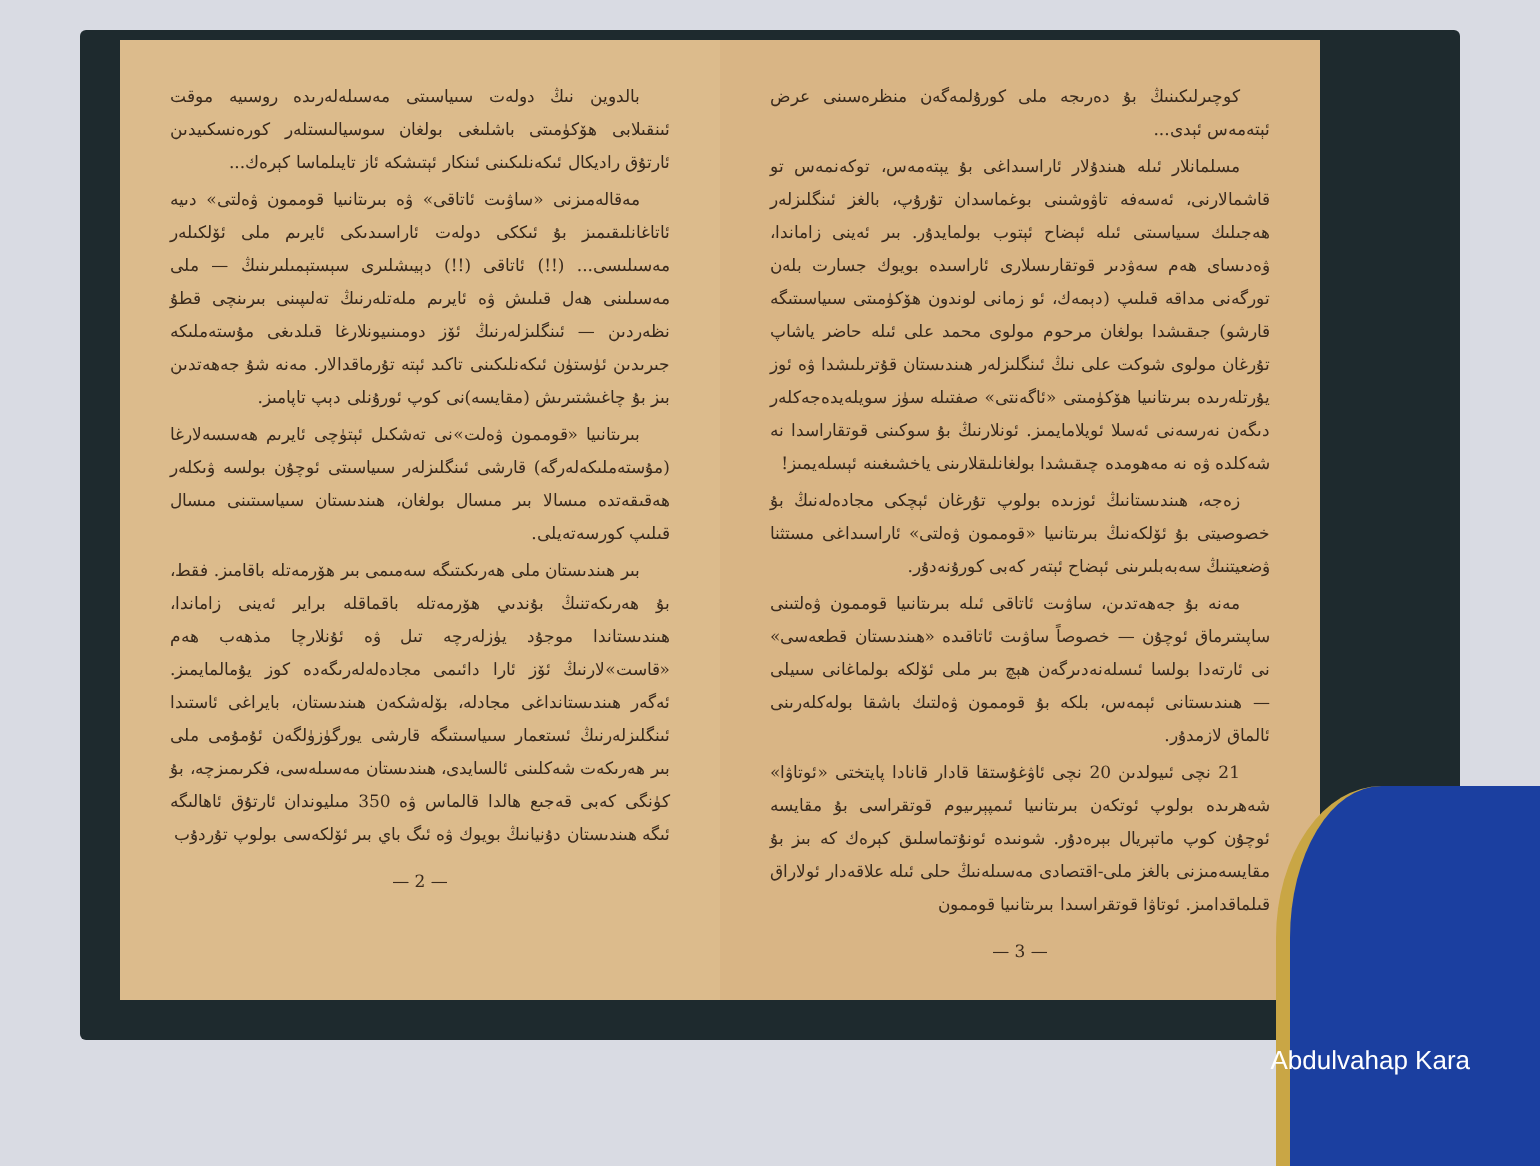بالدوين نىڭ دولەت سىياسىتى مەسىلەلەرىدە روسىيە موقت ئىنقىلابى ھۆكۈمىتى باشلىغى بولغان سوسيالىستلەر كورەنسكىيدىن ئارتۇق راديكال ئىكەنلىكىنى ئىنكار ئېتىشكە ئاز تايىلماسا كېرەك...
مەقالەمىزنى «ساۋىت ئاتاقى» ۋە بىرىتانىيا قوممون ۋەلتى» دىيە ئاتاغانلىقىمىز بۇ ئىككى دولەت ئاراسىدىكى ئايرىم ملى ئۆلكىلەر مەسىلىسى... (!!) ئاتاقى (!!) دېيىشلىرى سېستېمىلىرىنىڭ — ملى مەسىلىنى ھەل قىلىش ۋە ئايرىم ملەتلەرنىڭ تەلىپىنى بىرىنچى قطۇ نظەردىن — ئىنگلىزلەرنىڭ ئۆز دومىنىيونلارغا قىلدىغى مۇستەملىكە جىرىدىن ئۈستۈن ئىكەنلىكىنى تاكىد ئېتە تۇرماقدالار. مەنە شۇ جەھەتدىن بىز بۇ چاغىشتىرىش (مقايسە)نى كوپ ئورۇنلى دېپ تاپامىز.
بىرىتانىيا «قوممون ۋەلت»نى تەشكىل ئېتۈچى ئايرىم ھەسسەلارغا (مۇستەملىكەلەرگە) قارشى ئىنگلىزلەر سىياسىتى ئوچۇن بولسە ۋىكلەر ھەقىقەتدە مىسالا بىر مىسال بولغان، ھىندىستان سىياسىتىنى مىسال قىلىپ كورسەتەيلى.
بىر ھىندىستان ملى ھەرىكىتىگە سەمىمى بىر ھۆرمەتلە باقامىز. فقط، بۇ ھەرىكەتنىڭ بۇندىي ھۆرمەتلە باقماقلە براير ئەينى زاماندا، ھىندىستاندا موجۇد يۈزلەرچە تىل ۋە ئۇنلارچا مذھەب ھەم «قاست»لارنىڭ ئۆز ئارا دائىمى مجادەلەلەرىگەدە كوز يۇمالمايمىز. ئەگەر ھىندىستانداغى مجادلە، بۆلەشكەن ھىندىستان، بايراغى ئاستىدا ئىنگلىزلەرنىڭ ئستعمار سىياسىتىگە قارشى يورگۈزۈلگەن ئۇمۇمى ملى بىر ھەرىكەت شەكلىنى ئالسايدى، ھىندىستان مەسىلەسى، فكرىمىزچە، بۇ كۈنگى كەبى قەجىع ھالدا قالماس ۋە 350 مىليوندان ئارتۇق ئاھالىگە ئىگە ھىندىستان دۇنيانىڭ بويوك ۋە ئىگ باي بىر ئۆلكەسى بولوپ تۇردۇب
— 2 —
كوچىرلىكىنىڭ بۇ دەرىجە ملى كورۇلمەگەن منظرەسىنى عرض ئېتەمەس ئېدى...
مسلمانلار ئىلە ھىندۇلار ئاراسىداغى بۇ يېتەمەس، توكەنمەس تو قاشمالارنى، ئەسەفە تاۋوشىنى بوغماسدان تۇرۇپ، بالغز ئىنگلىزلەر ھەجىلىك سىياسىتى ئىلە ئېضاح ئېتوب بولمايدۇر. بىر ئەينى زاماندا، ۋەدىساى ھەم سەۋدىر قوتقارىسلارى ئاراسىدە بويوك جسارت بلەن تورگەنى مداقە قىلىپ (دېمەك، ئو زمانى لوندون ھۆكۈمىتى سىياسىتىگە قارشو) جىقىشدا بولغان مرحوم مولوى محمد على ئىلە حاضر ياشاپ تۇرغان مولوى شوكت على نىڭ ئىنگلىزلەر ھىندىستان قۇترىلىشدا ۋە ئوز يۇرتلەرىدە بىرىتانىيا ھۆكۈمىتى «ئاگەنتى» صفتىلە سۈز سويلەيدەجەكلەر دىگەن نەرسەنى ئەسلا ئويلامايمىز. ئونلارنىڭ بۇ سوكىنى قوتقاراسدا نە شەكلدە ۋە نە مەھومدە چىقىشدا بولغانلىقلارىنى ياخشىغىنە ئېسلەيمىز!
زەجە، ھىندىستانىڭ ئوزىدە بولوپ تۇرغان ئېچكى مجادەلەنىڭ بۇ خصوصيتى بۇ ئۆلكەنىڭ بىرىتانىيا «قوممون ۋەلتى» ئاراسىداغى مستثنا ۋضعيتنىڭ سەبەبلىرىنى ئېضاح ئېتەر كەبى كورۇنەدۇر.
مەنە بۇ جەھەتدىن، ساۋىت ئاتاقى ئىلە بىرىتانىيا قوممون ۋەلتىنى ساپىتىرماق ئوچۇن — خصوصاً ساۋىت ئاتاقىدە «ھىندىستان قطعەسى» نى ئارتەدا بولسا ئىسلەنەدىرگەن ھېچ بىر ملى ئۆلكە بولماغانى سىيلى — ھىندىستانى ئېمەس، بلكە بۇ قوممون ۋەلتىك باشقا بولەكلەرىنى ئالماق لازمدۇر.
21 نچى ئىيولدىن 20 نچى ئاۋغۇستقا قادار قانادا پايتختى «ئوتاۋا» شەھرىدە بولوپ ئوتكەن بىرىتانىيا ئىمپېرىيوم قوتقراسى بۇ مقايسە ئوچۇن كوپ ماتېريال بېرەدۇر. شونىدە ئونۇتماسلىق كېرەك كە بىز بۇ مقايسەمىزنى بالغز ملى-اقتصادى مەسىلەنىڭ حلى ئىلە علاقەدار ئولاراق قىلماقدامىز. ئوتاۋا قوتقراسىدا بىرىتانىيا قوممون
— 3 —
Abdulvahap Kara